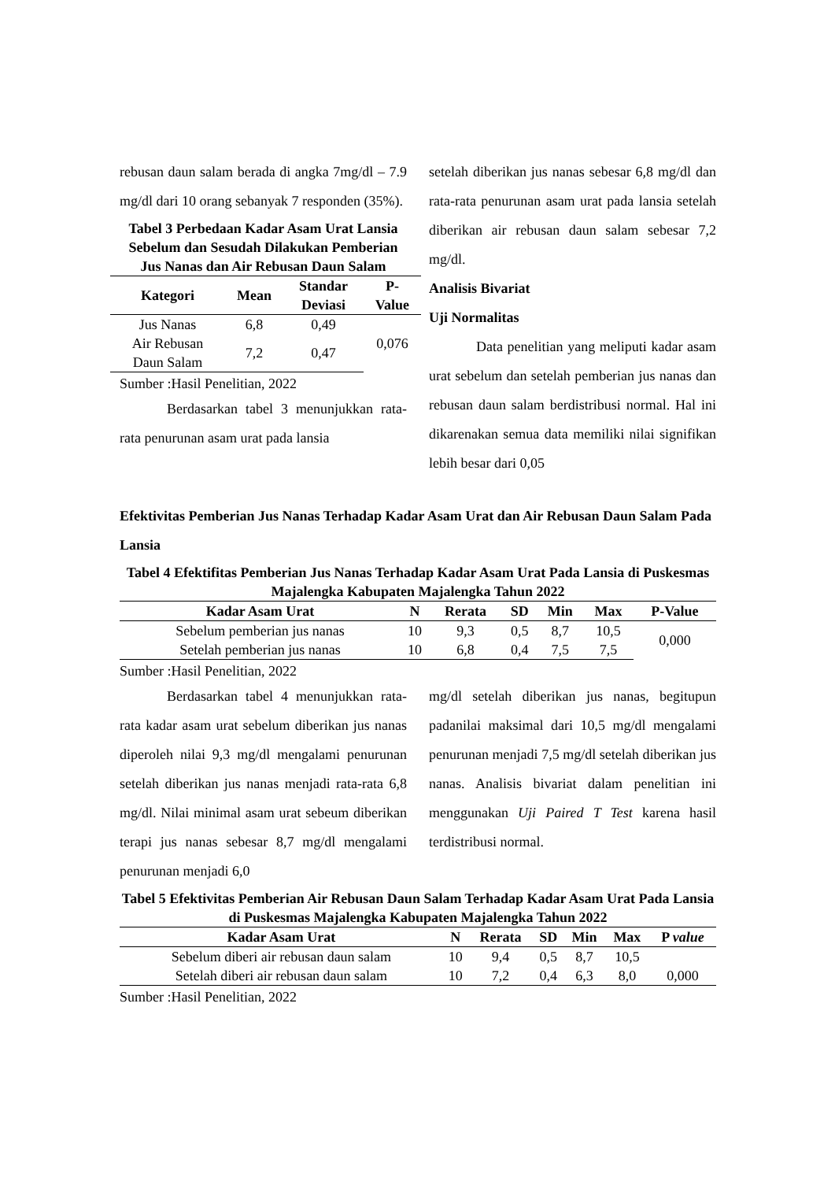rebusan daun salam berada di angka 7mg/dl – 7.9 mg/dl dari 10 orang sebanyak 7 responden (35%).
Tabel 3 Perbedaan Kadar Asam Urat Lansia Sebelum dan Sesudah Dilakukan Pemberian Jus Nanas dan Air Rebusan Daun Salam
| Kategori | Mean | Standar Deviasi | P- Value |
| --- | --- | --- | --- |
| Jus Nanas | 6,8 | 0,49 | 0,076 |
| Air Rebusan Daun Salam | 7,2 | 0,47 | |
Sumber :Hasil Penelitian, 2022
Berdasarkan tabel 3 menunjukkan rata-rata penurunan asam urat pada lansia
setelah diberikan jus nanas sebesar 6,8 mg/dl dan rata-rata penurunan asam urat pada lansia setelah diberikan air rebusan daun salam sebesar 7,2 mg/dl.
Analisis Bivariat
Uji Normalitas
Data penelitian yang meliputi kadar asam urat sebelum dan setelah pemberian jus nanas dan rebusan daun salam berdistribusi normal. Hal ini dikarenakan semua data memiliki nilai signifikan lebih besar dari 0,05
Efektivitas Pemberian Jus Nanas Terhadap Kadar Asam Urat dan Air Rebusan Daun Salam Pada Lansia
Tabel 4 Efektifitas Pemberian Jus Nanas Terhadap Kadar Asam Urat Pada Lansia di Puskesmas Majalengka Kabupaten Majalengka Tahun 2022
| Kadar Asam Urat | N | Rerata | SD | Min | Max | P-Value |
| --- | --- | --- | --- | --- | --- | --- |
| Sebelum pemberian jus nanas | 10 | 9,3 | 0,5 | 8,7 | 10,5 | 0,000 |
| Setelah pemberian jus nanas | 10 | 6,8 | 0,4 | 7,5 | 7,5 | |
Sumber :Hasil Penelitian, 2022
Berdasarkan tabel 4 menunjukkan rata-rata kadar asam urat sebelum diberikan jus nanas diperoleh nilai 9,3 mg/dl mengalami penurunan setelah diberikan jus nanas menjadi rata-rata 6,8 mg/dl. Nilai minimal asam urat sebeum diberikan terapi jus nanas sebesar 8,7 mg/dl mengalami penurunan menjadi 6,0
mg/dl setelah diberikan jus nanas, begitupun padanilai maksimal dari 10,5 mg/dl mengalami penurunan menjadi 7,5 mg/dl setelah diberikan jus nanas. Analisis bivariat dalam penelitian ini menggunakan Uji Paired T Test karena hasil terdistribusi normal.
Tabel 5 Efektivitas Pemberian Air Rebusan Daun Salam Terhadap Kadar Asam Urat Pada Lansia di Puskesmas Majalengka Kabupaten Majalengka Tahun 2022
| Kadar Asam Urat | N | Rerata | SD | Min | Max | P value |
| --- | --- | --- | --- | --- | --- | --- |
| Sebelum diberi air rebusan daun salam | 10 | 9,4 | 0,5 | 8,7 | 10,5 | |
| Setelah diberi air rebusan daun salam | 10 | 7,2 | 0,4 | 6,3 | 8,0 | 0,000 |
Sumber :Hasil Penelitian, 2022